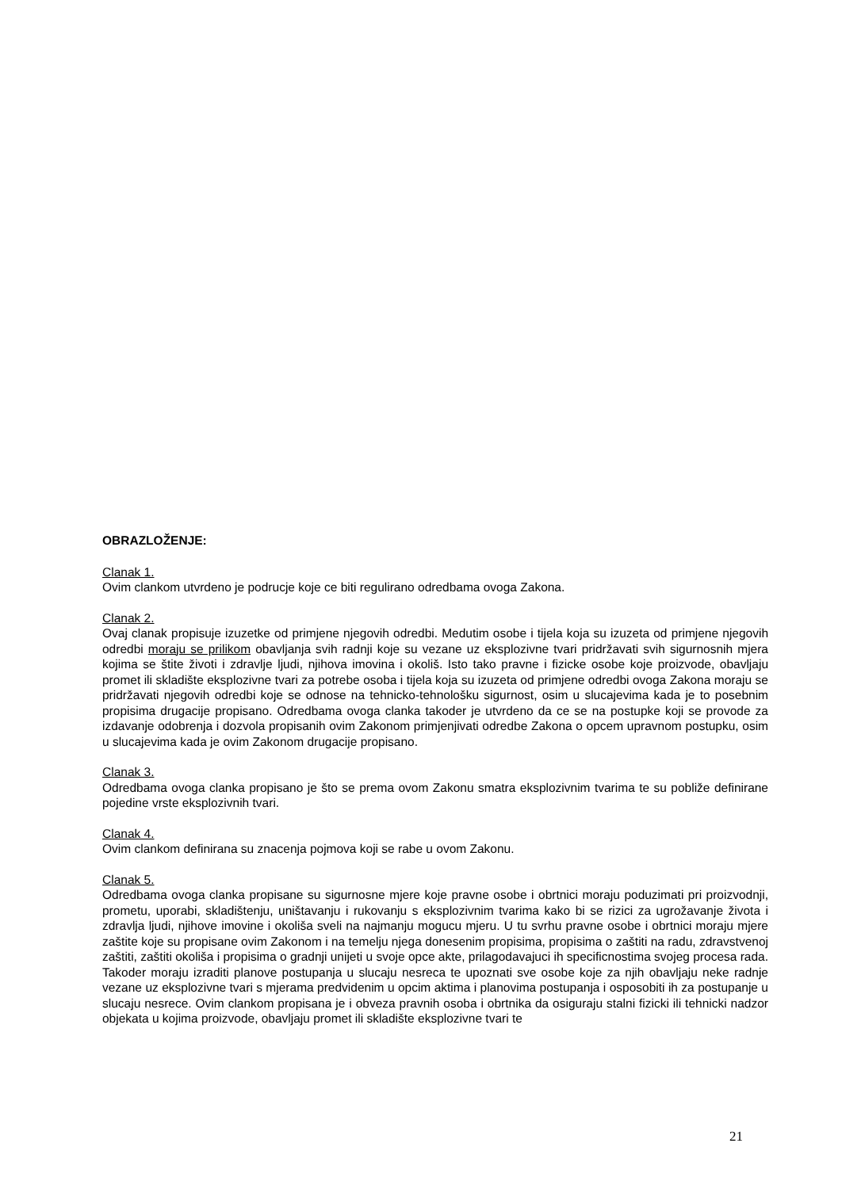OBRAZLOŽENJE:
Clanak 1.
Ovim clankom utvrdeno je podrucje koje ce biti regulirano odredbama ovoga Zakona.
Clanak 2.
Ovaj clanak propisuje izuzetke od primjene njegovih odredbi. Medutim osobe i tijela koja su izuzeta od primjene njegovih odredbi moraju se prilikom obavljanja svih radnji koje su vezane uz eksplozivne tvari pridržavati svih sigurnosnih mjera kojima se štite životi i zdravlje ljudi, njihova imovina i okoliš. Isto tako pravne i fizicke osobe koje proizvode, obavljaju promet ili skladište eksplozivne tvari za potrebe osoba i tijela koja su izuzeta od primjene odredbi ovoga Zakona moraju se pridržavati njegovih odredbi koje se odnose na tehnicko-tehnološku sigurnost, osim u slucajevima kada je to posebnim propisima drugacije propisano. Odredbama ovoga clanka takoder je utvrdeno da ce se na postupke koji se provode za izdavanje odobrenja i dozvola propisanih ovim Zakonom primjenjivati odredbe Zakona o opcem upravnom postupku, osim u slucajevima kada je ovim Zakonom drugacije propisano.
Clanak 3.
Odredbama ovoga clanka propisano je što se prema ovom Zakonu smatra eksplozivnim tvarima te su pobliže definirane pojedine vrste eksplozivnih tvari.
Clanak 4.
Ovim clankom definirana su znacenja pojmova koji se rabe u ovom Zakonu.
Clanak 5.
Odredbama ovoga clanka propisane su sigurnosne mjere koje pravne osobe i obrtnici moraju poduzimati pri proizvodnji, prometu, uporabi, skladištenju, uništavanju i rukovanju s eksplozivnim tvarima kako bi se rizici za ugrožavanje života i zdravlja ljudi, njihove imovine i okoliša sveli na najmanju mogucu mjeru. U tu svrhu pravne osobe i obrtnici moraju mjere zaštite koje su propisane ovim Zakonom i na temelju njega donesenim propisima, propisima o zaštiti na radu, zdravstvenoj zaštiti, zaštiti okoliša i propisima o gradnji unijeti u svoje opce akte, prilagodavajuci ih specificnostima svojeg procesa rada. Takoder moraju izraditi planove postupanja u slucaju nesreca te upoznati sve osobe koje za njih obavljaju neke radnje vezane uz eksplozivne tvari s mjerama predvidenim u opcim aktima i planovima postupanja i osposobiti ih za postupanje u slucaju nesrece. Ovim clankom propisana je i obveza pravnih osoba i obrtnika da osiguraju stalni fizicki ili tehnicki nadzor objekata u kojima proizvode, obavljaju promet ili skladište eksplozivne tvari te
21